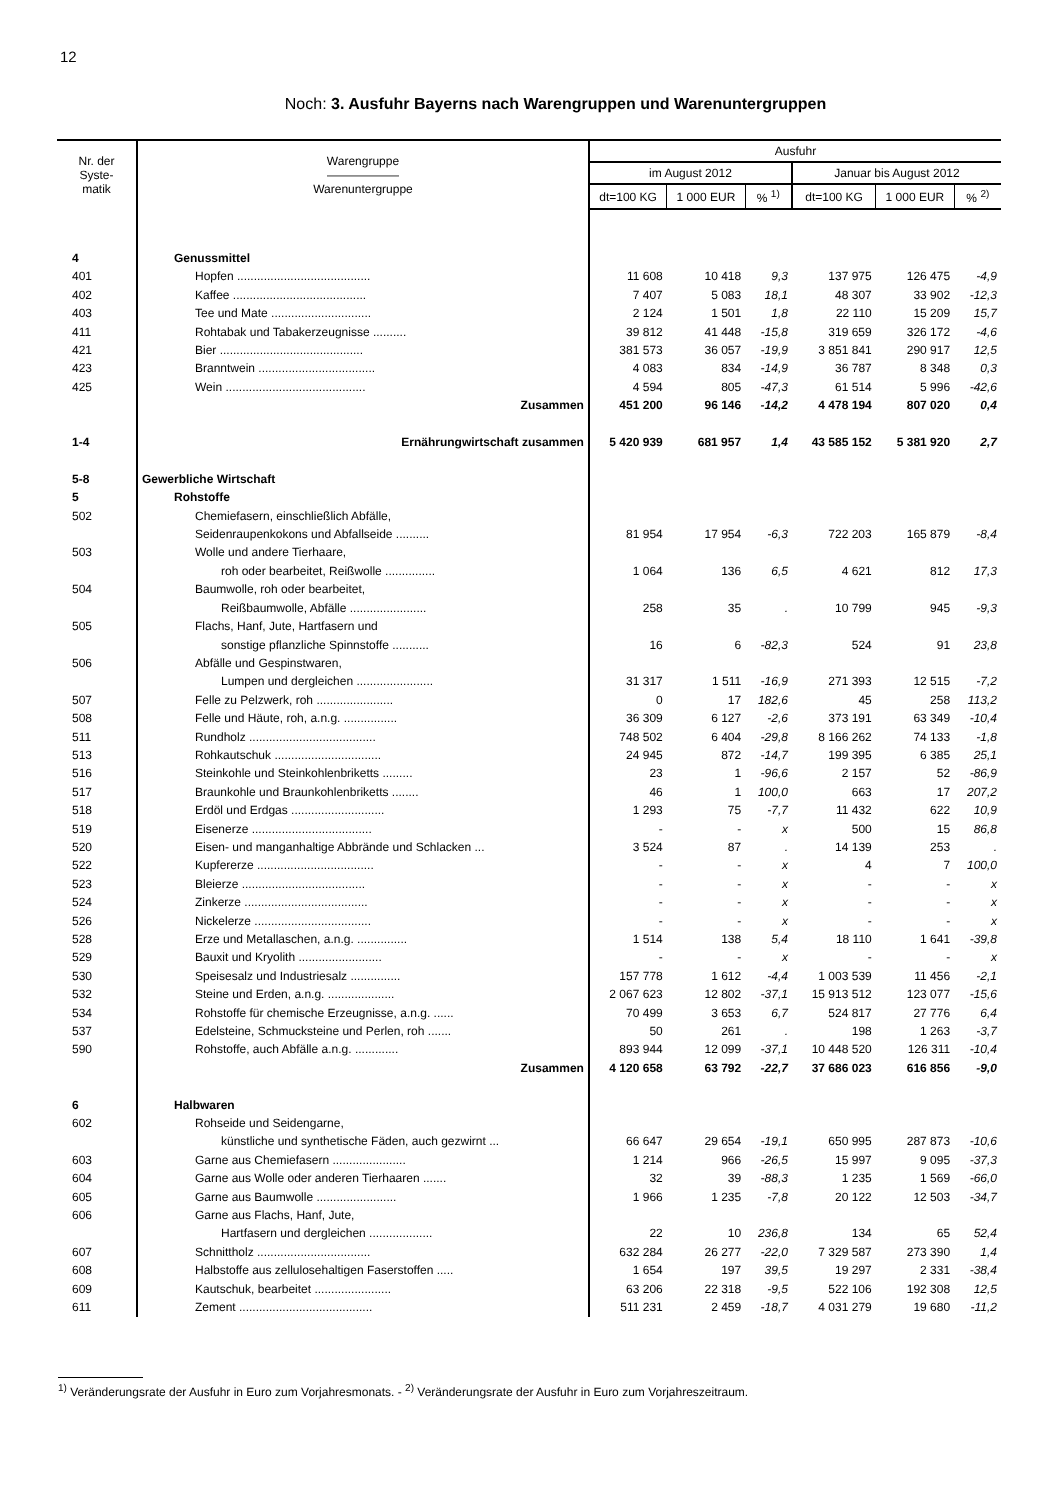12
Noch: 3. Ausfuhr Bayerns nach Warengruppen und Warenuntergruppen
| Nr. der Syste- matik | Warengruppe —————— Warenuntergruppe | Ausfuhr | | | | | |
| --- | --- | --- | --- | --- | --- | --- | --- |
| | | im August 2012 | | | Januar bis August 2012 | | |
| | | dt=100 KG | 1 000 EUR | % <sup>1)</sup> | dt=100 KG | 1 000 EUR | % <sup>2)</sup> |
| 4 | Genussmittel | | | | | | |
| 401 | Hopfen ........................................ | 11 608 | 10 418 | 9,3 | 137 975 | 126 475 | -4,9 |
| 402 | Kaffee ........................................ | 7 407 | 5 083 | 18,1 | 48 307 | 33 902 | -12,3 |
| 403 | Tee und Mate .............................. | 2 124 | 1 501 | 1,8 | 22 110 | 15 209 | 15,7 |
| 411 | Rohtabak und Tabakerzeugnisse .......... | 39 812 | 41 448 | -15,8 | 319 659 | 326 172 | -4,6 |
| 421 | Bier ........................................... | 381 573 | 36 057 | -19,9 | 3 851 841 | 290 917 | 12,5 |
| 423 | Branntwein ................................... | 4 083 | 834 | -14,9 | 36 787 | 8 348 | 0,3 |
| 425 | Wein .......................................... | 4 594 | 805 | -47,3 | 61 514 | 5 996 | -42,6 |
| | Zusammen | 451 200 | 96 146 | -14,2 | 4 478 194 | 807 020 | 0,4 |
| 1-4 | Ernährungwirtschaft zusammen | 5 420 939 | 681 957 | 1,4 | 43 585 152 | 5 381 920 | 2,7 |
| 5-8 | Gewerbliche Wirtschaft | | | | | | |
| 5 | Rohstoffe | | | | | | |
| 502 | Chemiefasern, einschließlich Abfälle, | | | | | | |
| | Seidenraupenkokons und Abfallseide .......... | 81 954 | 17 954 | -6,3 | 722 203 | 165 879 | -8,4 |
| 503 | Wolle und andere Tierhaare, | | | | | | |
| | roh oder bearbeitet, Reißwolle ............... | 1 064 | 136 | 6,5 | 4 621 | 812 | 17,3 |
| 504 | Baumwolle, roh oder bearbeitet, | | | | | | |
| | Reißbaumwolle, Abfälle ....................... | 258 | 35 | . | 10 799 | 945 | -9,3 |
| 505 | Flachs, Hanf, Jute, Hartfasern und | | | | | | |
| | sonstige pflanzliche Spinnstoffe ........... | 16 | 6 | -82,3 | 524 | 91 | 23,8 |
| 506 | Abfälle und Gespinstwaren, | | | | | | |
| | Lumpen und dergleichen ....................... | 31 317 | 1 511 | -16,9 | 271 393 | 12 515 | -7,2 |
| 507 | Felle zu Pelzwerk, roh ....................... | 0 | 17 | 182,6 | 45 | 258 | 113,2 |
| 508 | Felle und Häute, roh, a.n.g. ................ | 36 309 | 6 127 | -2,6 | 373 191 | 63 349 | -10,4 |
| 511 | Rundholz ...................................... | 748 502 | 6 404 | -29,8 | 8 166 262 | 74 133 | -1,8 |
| 513 | Rohkautschuk ................................ | 24 945 | 872 | -14,7 | 199 395 | 6 385 | 25,1 |
| 516 | Steinkohle und Steinkohlenbriketts ......... | 23 | 1 | -96,6 | 2 157 | 52 | -86,9 |
| 517 | Braunkohle und Braunkohlenbriketts ........ | 46 | 1 | 100,0 | 663 | 17 | 207,2 |
| 518 | Erdöl und Erdgas ............................ | 1 293 | 75 | -7,7 | 11 432 | 622 | 10,9 |
| 519 | Eisenerze .................................... | - | - | x | 500 | 15 | 86,8 |
| 520 | Eisen- und manganhaltige Abbrände und Schlacken ... | 3 524 | 87 | . | 14 139 | 253 | . |
| 522 | Kupfererze ................................... | - | - | x | 4 | 7 | 100,0 |
| 523 | Bleierze ..................................... | - | - | x | - | - | x |
| 524 | Zinkerze ..................................... | - | - | x | - | - | x |
| 526 | Nickelerze ................................... | - | - | x | - | - | x |
| 528 | Erze und Metallaschen, a.n.g. ............... | 1 514 | 138 | 5,4 | 18 110 | 1 641 | -39,8 |
| 529 | Bauxit und Kryolith ......................... | - | - | x | - | - | x |
| 530 | Speisesalz und Industriesalz ............... | 157 778 | 1 612 | -4,4 | 1 003 539 | 11 456 | -2,1 |
| 532 | Steine und Erden, a.n.g. .................... | 2 067 623 | 12 802 | -37,1 | 15 913 512 | 123 077 | -15,6 |
| 534 | Rohstoffe für chemische Erzeugnisse, a.n.g. ...... | 70 499 | 3 653 | 6,7 | 524 817 | 27 776 | 6,4 |
| 537 | Edelsteine, Schmucksteine und Perlen, roh ....... | 50 | 261 | . | 198 | 1 263 | -3,7 |
| 590 | Rohstoffe, auch Abfälle a.n.g. ............. | 893 944 | 12 099 | -37,1 | 10 448 520 | 126 311 | -10,4 |
| | Zusammen | 4 120 658 | 63 792 | -22,7 | 37 686 023 | 616 856 | -9,0 |
| 6 | Halbwaren | | | | | | |
| 602 | Rohseide und Seidengarne, | | | | | | |
| | künstliche und synthetische Fäden, auch gezwirnt ... | 66 647 | 29 654 | -19,1 | 650 995 | 287 873 | -10,6 |
| 603 | Garne aus Chemiefasern ...................... | 1 214 | 966 | -26,5 | 15 997 | 9 095 | -37,3 |
| 604 | Garne aus Wolle oder anderen Tierhaaren ....... | 32 | 39 | -88,3 | 1 235 | 1 569 | -66,0 |
| 605 | Garne aus Baumwolle ........................ | 1 966 | 1 235 | -7,8 | 20 122 | 12 503 | -34,7 |
| 606 | Garne aus Flachs, Hanf, Jute, | | | | | | |
| | Hartfasern und dergleichen ................... | 22 | 10 | 236,8 | 134 | 65 | 52,4 |
| 607 | Schnittholz .................................. | 632 284 | 26 277 | -22,0 | 7 329 587 | 273 390 | 1,4 |
| 608 | Halbstoffe aus zellulosehaltigen Faserstoffen ..... | 1 654 | 197 | 39,5 | 19 297 | 2 331 | -38,4 |
| 609 | Kautschuk, bearbeitet ....................... | 63 206 | 22 318 | -9,5 | 522 106 | 192 308 | 12,5 |
| 611 | Zement ........................................ | 511 231 | 2 459 | -18,7 | 4 031 279 | 19 680 | -11,2 |
<sup>1)</sup> Veränderungsrate der Ausfuhr in Euro zum Vorjahresmonats. - <sup>2)</sup> Veränderungsrate der Ausfuhr in Euro zum Vorjahreszeitraum.